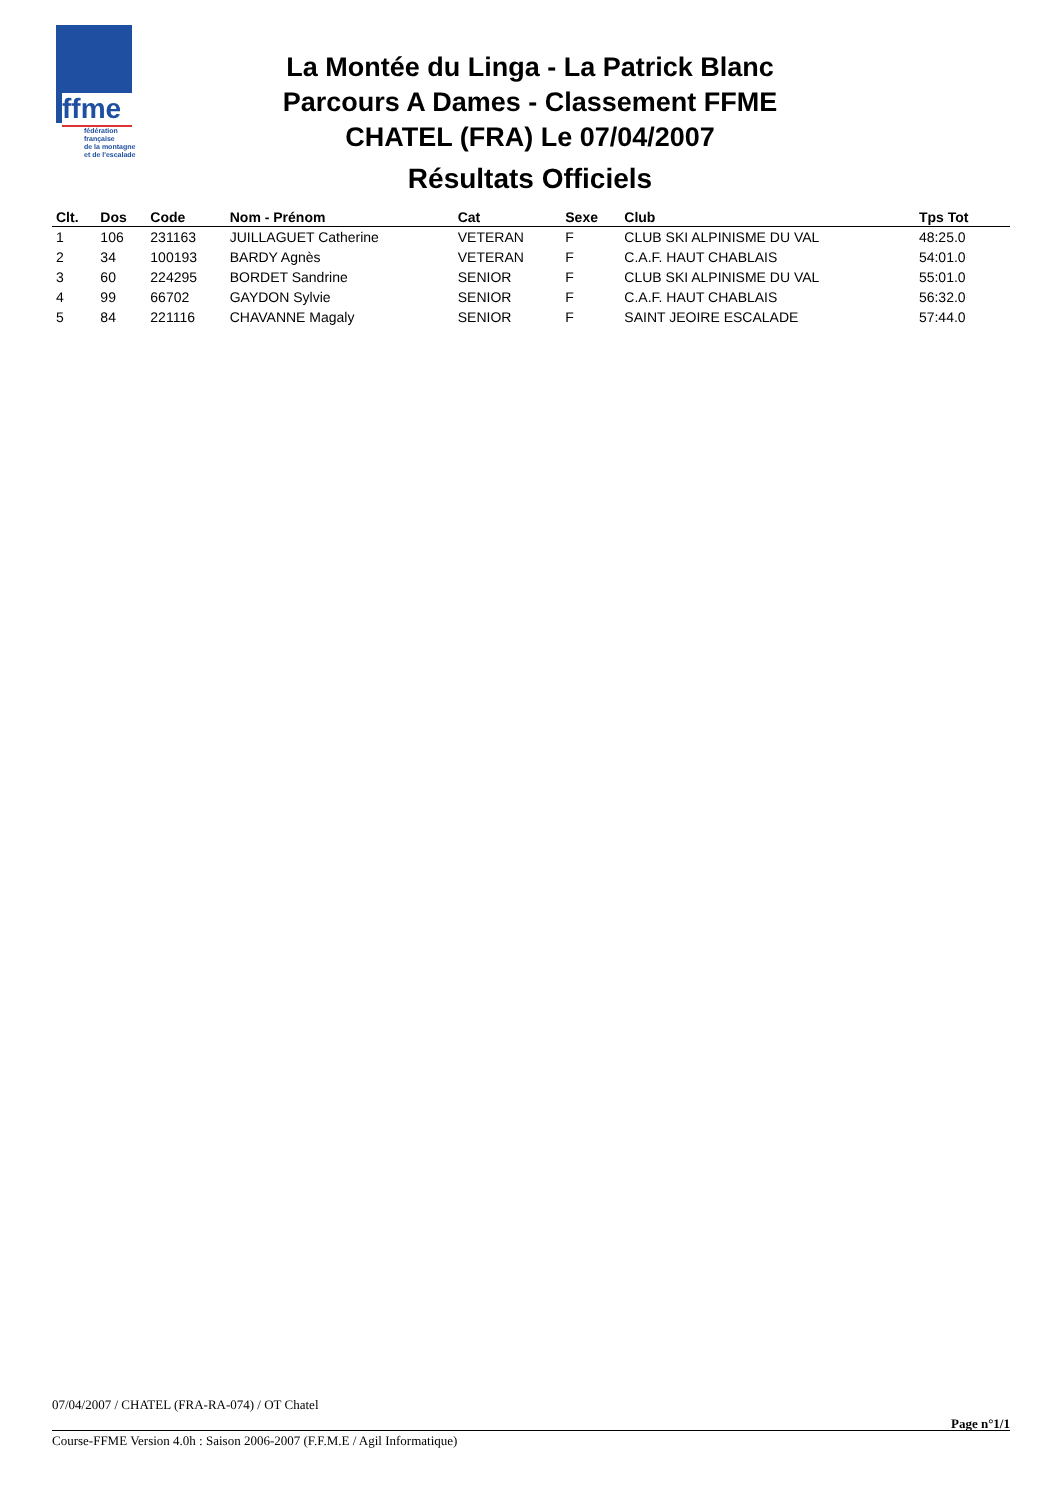ffme
fédération
française
de la montagne
et de l'escalade
La Montée du Linga - La Patrick Blanc
Parcours A Dames - Classement FFME
CHATEL (FRA) Le 07/04/2007
Résultats Officiels
| Clt. | Dos | Code | Nom - Prénom | Cat | Sexe | Club | Tps Tot | |
| --- | --- | --- | --- | --- | --- | --- | --- | --- |
| 1 | 106 | 231163 | JUILLAGUET Catherine | VETERAN | F | CLUB SKI ALPINISME DU VAL | 48:25.0 | |
| 2 | 34 | 100193 | BARDY Agnès | VETERAN | F | C.A.F. HAUT CHABLAIS | 54:01.0 | |
| 3 | 60 | 224295 | BORDET Sandrine | SENIOR | F | CLUB SKI ALPINISME DU VAL | 55:01.0 | |
| 4 | 99 | 66702 | GAYDON Sylvie | SENIOR | F | C.A.F. HAUT CHABLAIS | 56:32.0 | |
| 5 | 84 | 221116 | CHAVANNE Magaly | SENIOR | F | SAINT JEOIRE ESCALADE | 57:44.0 | |
07/04/2007 / CHATEL (FRA-RA-074) / OT Chatel
Page n°1/1
Course-FFME Version 4.0h : Saison 2006-2007 (F.F.M.E / Agil Informatique)